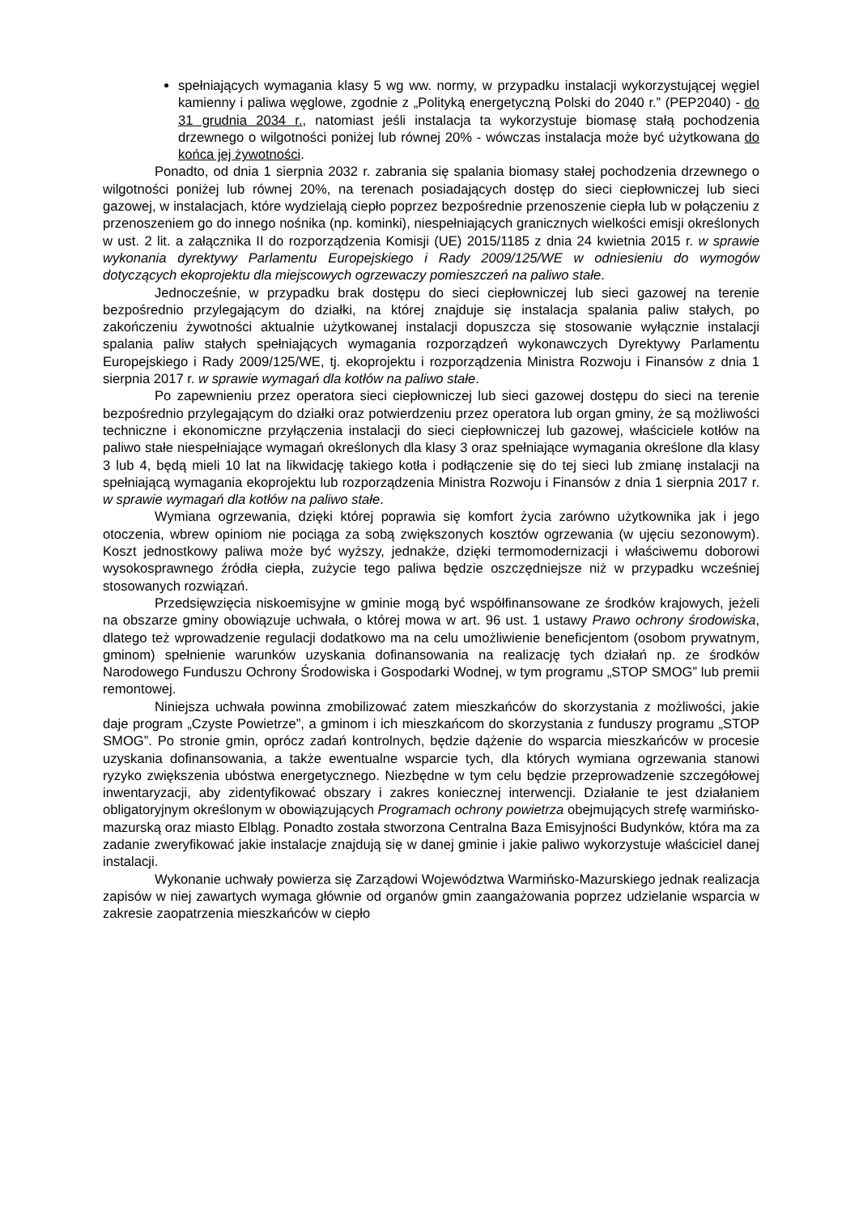spełniających wymagania klasy 5 wg ww. normy, w przypadku instalacji wykorzystującej węgiel kamienny i paliwa węglowe, zgodnie z „Polityką energetyczną Polski do 2040 r.” (PEP2040) - do 31 grudnia 2034 r., natomiast jeśli instalacja ta wykorzystuje biomasę stałą pochodzenia drzewnego o wilgotności poniżej lub równej 20% - wówczas instalacja może być użytkowana do końca jej żywotności.
Ponadto, od dnia 1 sierpnia 2032 r. zabrania się spalania biomasy stałej pochodzenia drzewnego o wilgotności poniżej lub równej 20%, na terenach posiadających dostęp do sieci ciepłowniczej lub sieci gazowej, w instalacjach, które wydzielają ciepło poprzez bezpośrednie przenoszenie ciepła lub w połączeniu z przenoszeniem go do innego nośnika (np. kominki), niespełniających granicznych wielkości emisji określonych w ust. 2 lit. a załącznika II do rozporządzenia Komisji (UE) 2015/1185 z dnia 24 kwietnia 2015 r. w sprawie wykonania dyrektywy Parlamentu Europejskiego i Rady 2009/125/WE w odniesieniu do wymogów dotyczących ekoprojektu dla miejscowych ogrzewaczy pomieszczeń na paliwo stałe.
Jednocześnie, w przypadku brak dostępu do sieci ciepłowniczej lub sieci gazowej na terenie bezpośrednio przylegającym do działki, na której znajduje się instalacja spalania paliw stałych, po zakończeniu żywotności aktualnie użytkowanej instalacji dopuszcza się stosowanie wyłącznie instalacji spalania paliw stałych spełniających wymagania rozporządzeń wykonawczych Dyrektywy Parlamentu Europejskiego i Rady 2009/125/WE, tj. ekoprojektu i rozporządzenia Ministra Rozwoju i Finansów z dnia 1 sierpnia 2017 r. w sprawie wymagań dla kotłów na paliwo stałe.
Po zapewnieniu przez operatora sieci ciepłowniczej lub sieci gazowej dostępu do sieci na terenie bezpośrednio przylegającym do działki oraz potwierdzeniu przez operatora lub organ gminy, że są możliwości techniczne i ekonomiczne przyłączenia instalacji do sieci ciepłowniczej lub gazowej, właściciele kotłów na paliwo stałe niespełniające wymagań określonych dla klasy 3 oraz spełniające wymagania określone dla klasy 3 lub 4, będą mieli 10 lat na likwidację takiego kotła i podłączenie się do tej sieci lub zmianę instalacji na spełniającą wymagania ekoprojektu lub rozporządzenia Ministra Rozwoju i Finansów z dnia 1 sierpnia 2017 r. w sprawie wymagań dla kotłów na paliwo stałe.
Wymiana ogrzewania, dzięki której poprawia się komfort życia zarówno użytkownika jak i jego otoczenia, wbrew opiniom nie pociąga za sobą zwiększonych kosztów ogrzewania (w ujęciu sezonowym). Koszt jednostkowy paliwa może być wyższy, jednakże, dzięki termomodernizacji i właściwemu doborowi wysokosprawnego źródła ciepła, zużycie tego paliwa będzie oszczędniejsze niż w przypadku wcześniej stosowanych rozwiązań.
Przedsięwzięcia niskoemisyjne w gminie mogą być współfinansowane ze środków krajowych, jeżeli na obszarze gminy obowiązuje uchwała, o której mowa w art. 96 ust. 1 ustawy Prawo ochrony środowiska, dlatego też wprowadzenie regulacji dodatkowo ma na celu umożliwienie beneficjentom (osobom prywatnym, gminom) spełnienie warunków uzyskania dofinansowania na realizację tych działań np. ze środków Narodowego Funduszu Ochrony Środowiska i Gospodarki Wodnej, w tym programu „STOP SMOG” lub premii remontowej.
Niniejsza uchwała powinna zmobilizować zatem mieszkańców do skorzystania z możliwości, jakie daje program „Czyste Powietrze”, a gminom i ich mieszkańcom do skorzystania z funduszy programu „STOP SMOG”. Po stronie gmin, oprócz zadań kontrolnych, będzie dążenie do wsparcia mieszkańców w procesie uzyskania dofinansowania, a także ewentualne wsparcie tych, dla których wymiana ogrzewania stanowi ryzyko zwiększenia ubóstwa energetycznego. Niezbędne w tym celu będzie przeprowadzenie szczegółowej inwentaryzacji, aby zidentyfikować obszary i zakres koniecznej interwencji. Działanie te jest działaniem obligatoryjnym określonym w obowiązujących Programach ochrony powietrza obejmujących strefę warmińsko-mazurską oraz miasto Elbląg. Ponadto została stworzona Centralna Baza Emisyjności Budynków, która ma za zadanie zweryfikować jakie instalacje znajdują się w danej gminie i jakie paliwo wykorzystuje właściciel danej instalacji.
Wykonanie uchwały powierza się Zarządowi Województwa Warmińsko-Mazurskiego jednak realizacja zapisów w niej zawartych wymaga głównie od organów gmin zaangażowania poprzez udzielanie wsparcia w zakresie zaopatrzenia mieszkańców w ciepło